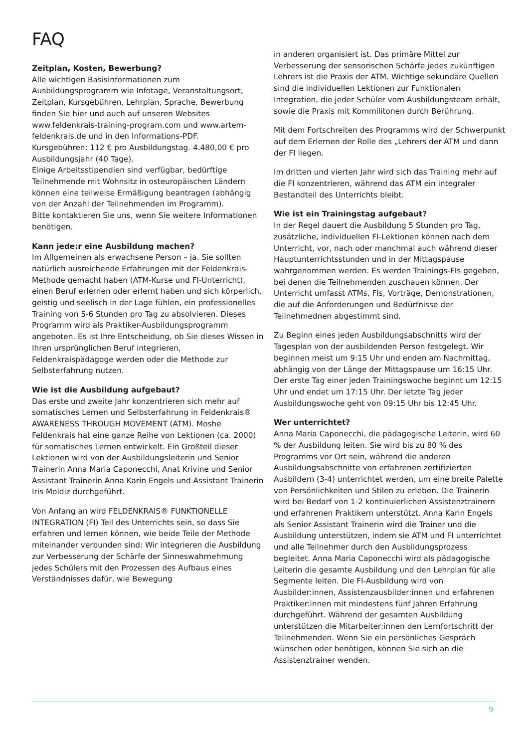FAQ
Zeitplan, Kosten, Bewerbung?
Alle wichtigen Basisinformationen zum Ausbildungsprogramm wie Infotage, Veranstaltungsort, Zeitplan, Kursgebühren, Lehrplan, Sprache, Bewerbung finden Sie hier und auch auf unseren Websites www.feldenkrais-training-program.com und www.artem-feldenkrais.de und in den Informations-PDF.
Kursgebühren: 112 € pro Ausbildungstag. 4.480,00 € pro Ausbildungsjahr (40 Tage).
Einige Arbeitsstipendien sind verfügbar, bedürftige Teilnehmende mit Wohnsitz in osteuropäischen Ländern können eine teilweise Ermäßigung beantragen (abhängig von der Anzahl der Teilnehmenden im Programm).
Bitte kontaktieren Sie uns, wenn Sie weitere Informationen benötigen.
Kann jede:r eine Ausbildung machen?
Im Allgemeinen als erwachsene Person – ja. Sie sollten natürlich ausreichende Erfahrungen mit der Feldenkrais-Methode gemacht haben (ATM-Kurse und FI-Unterricht), einen Beruf erlernen oder erlernt haben und sich körperlich, geistig und seelisch in der Lage fühlen, ein professionelles Training von 5-6 Stunden pro Tag zu absolvieren. Dieses Programm wird als Praktiker-Ausbildungsprogramm angeboten. Es ist Ihre Entscheidung, ob Sie dieses Wissen in Ihren ursprünglichen Beruf integrieren, Feldenkraispädagoge werden oder die Methode zur Selbsterfahrung nutzen.
Wie ist die Ausbildung aufgebaut?
Das erste und zweite Jahr konzentrieren sich mehr auf somatisches Lernen und Selbsterfahrung in Feldenkrais® AWARENESS THROUGH MOVEMENT (ATM). Moshe Feldenkrais hat eine ganze Reihe von Lektionen (ca. 2000) für somatisches Lernen entwickelt. Ein Großteil dieser Lektionen wird von der Ausbildungsleiterin und Senior Trainerin Anna Maria Caponecchi, Anat Krivine und Senior Assistant Trainerin Anna Karin Engels und Assistant Trainerin Iris Moldiz durchgeführt.
Von Anfang an wird FELDENKRAIS® FUNKTIONELLE INTEGRATION (FI) Teil des Unterrichts sein, so dass Sie erfahren und lernen können, wie beide Teile der Methode miteinander verbunden sind: Wir integrieren die Ausbildung zur Verbesserung der Schärfe der Sinneswahrnehmung jedes Schülers mit den Prozessen des Aufbaus eines Verständnisses dafür, wie Bewegung
in anderen organisiert ist. Das primäre Mittel zur Verbesserung der sensorischen Schärfe jedes zukünftigen Lehrers ist die Praxis der ATM. Wichtige sekundäre Quellen sind die individuellen Lektionen zur Funktionalen Integration, die jeder Schüler vom Ausbildungsteam erhält, sowie die Praxis mit Kommilitonen durch Berührung.
Mit dem Fortschreiten des Programms wird der Schwerpunkt auf dem Erlernen der Rolle des „Lehrers der ATM und dann der FI liegen.
Im dritten und vierten Jahr wird sich das Training mehr auf die FI konzentrieren, während das ATM ein integraler Bestandteil des Unterrichts bleibt.
Wie ist ein Trainingstag aufgebaut?
In der Regel dauert die Ausbildung 5 Stunden pro Tag, zusätzliche, individuellen FI-Lektionen können nach dem Unterricht, vor, nach oder manchmal auch während dieser Hauptunterrichtsstunden und in der Mittagspause wahrgenommen werden. Es werden Trainings-FIs gegeben, bei denen die Teilnehmenden zuschauen können. Der Unterricht umfasst ATMs, FIs, Vorträge, Demonstrationen, die auf die Anforderungen und Bedürfnisse der Teilnehmednen abgestimmt sind.
Zu Beginn eines jeden Ausbildungsabschnitts wird der Tagesplan von der ausbildenden Person festgelegt. Wir beginnen meist um 9:15 Uhr und enden am Nachmittag, abhängig von der Länge der Mittagspause um 16:15 Uhr. Der erste Tag einer jeden Trainingswoche beginnt um 12:15 Uhr und endet um 17:15 Uhr. Der letzte Tag jeder Ausbildungswoche geht von 09:15 Uhr bis 12:45 Uhr.
Wer unterrichtet?
Anna Maria Caponecchi, die pädagogische Leiterin, wird 60 % der Ausbildung leiten. Sie wird bis zu 80 % des Programms vor Ort sein, während die anderen Ausbildungsabschnitte von erfahrenen zertifizierten Ausbildern (3-4) unterrichtet werden, um eine breite Palette von Persönlichkeiten und Stilen zu erleben. Die Trainerin wird bei Bedarf von 1-2 kontinuierlichen Assistenztrainern und erfahrenen Praktikern unterstützt. Anna Karin Engels als Senior Assistant Trainerin wird die Trainer und die Ausbildung unterstützen, indem sie ATM und FI unterrichtet und alle Teilnehmer durch den Ausbildungsprozess begleitet. Anna Maria Caponecchi wird als pädagogische Leiterin die gesamte Ausbildung und den Lehrplan für alle Segmente leiten. Die FI-Ausbildung wird von Ausbilder:innen, Assistenzausbilder:innen und erfahrenen Praktiker:innen mit mindestens fünf Jahren Erfahrung durchgeführt. Während der gesamten Ausbildung unterstützen die Mitarbeiter:innen den Lernfortschritt der Teilnehmenden. Wenn Sie ein persönliches Gespräch wünschen oder benötigen, können Sie sich an die Assistenztrainer wenden.
9